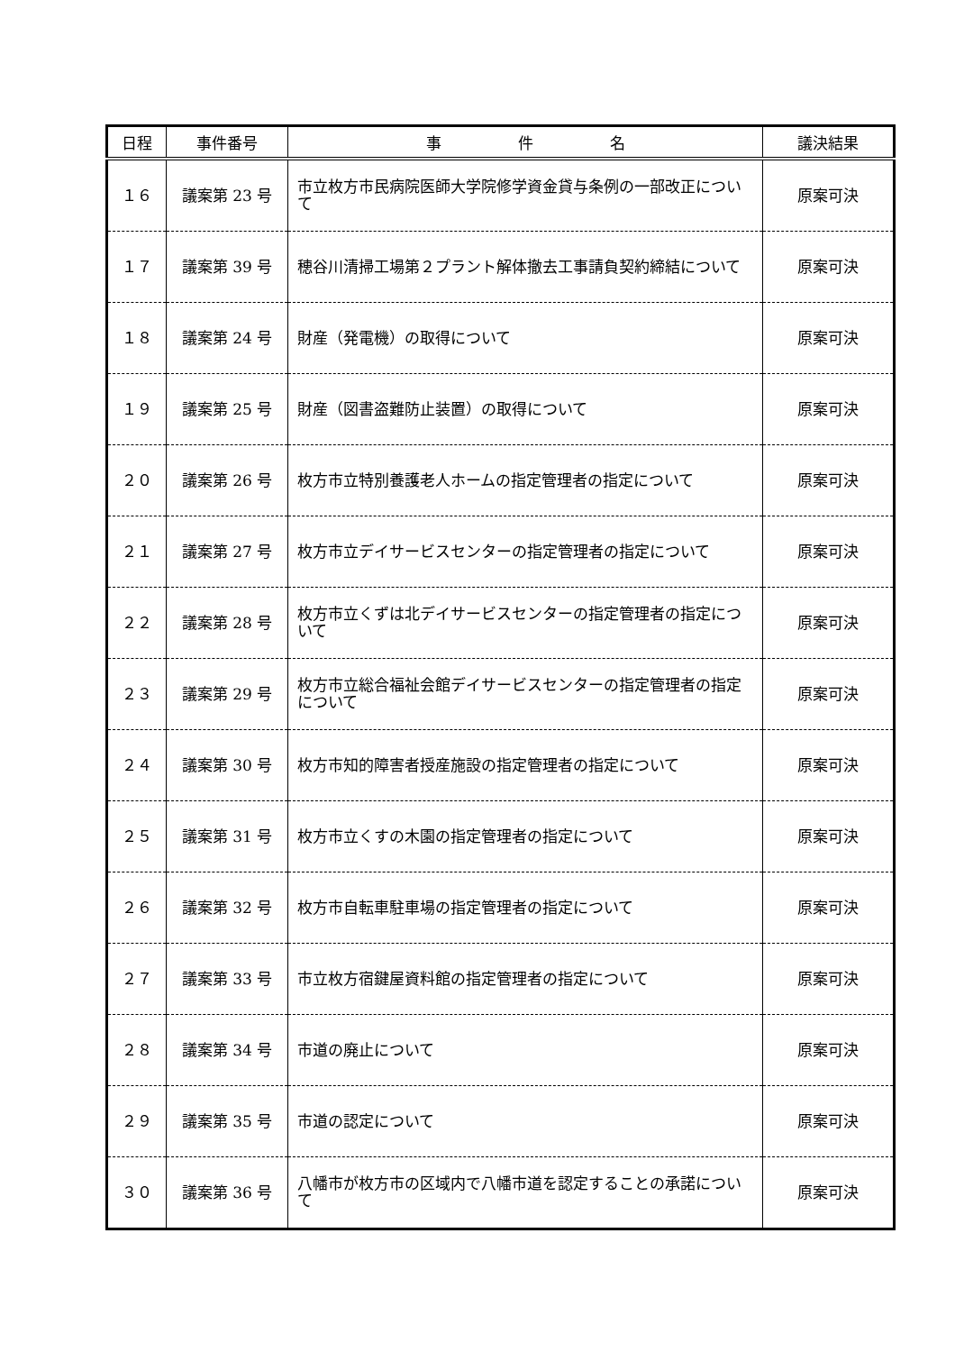| 日程 | 事件番号 | 事 件 名 | 議決結果 |
| --- | --- | --- | --- |
| １６ | 議案第 23 号 | 市立枚方市民病院医師大学院修学資金貸与条例の一部改正について | 原案可決 |
| １７ | 議案第 39 号 | 穂谷川清掃工場第２プラント解体撤去工事請負契約締結について | 原案可決 |
| １８ | 議案第 24 号 | 財産（発電機）の取得について | 原案可決 |
| １９ | 議案第 25 号 | 財産（図書盗難防止装置）の取得について | 原案可決 |
| ２０ | 議案第 26 号 | 枚方市立特別養護老人ホームの指定管理者の指定について | 原案可決 |
| ２１ | 議案第 27 号 | 枚方市立デイサービスセンターの指定管理者の指定について | 原案可決 |
| ２２ | 議案第 28 号 | 枚方市立くずは北デイサービスセンターの指定管理者の指定について | 原案可決 |
| ２３ | 議案第 29 号 | 枚方市立総合福祉会館デイサービスセンターの指定管理者の指定について | 原案可決 |
| ２４ | 議案第 30 号 | 枚方市知的障害者授産施設の指定管理者の指定について | 原案可決 |
| ２５ | 議案第 31 号 | 枚方市立くすの木園の指定管理者の指定について | 原案可決 |
| ２６ | 議案第 32 号 | 枚方市自転車駐車場の指定管理者の指定について | 原案可決 |
| ２７ | 議案第 33 号 | 市立枚方宿鍵屋資料館の指定管理者の指定について | 原案可決 |
| ２８ | 議案第 34 号 | 市道の廃止について | 原案可決 |
| ２９ | 議案第 35 号 | 市道の認定について | 原案可決 |
| ３０ | 議案第 36 号 | 八幡市が枚方市の区域内で八幡市道を認定することの承諾について | 原案可決 |